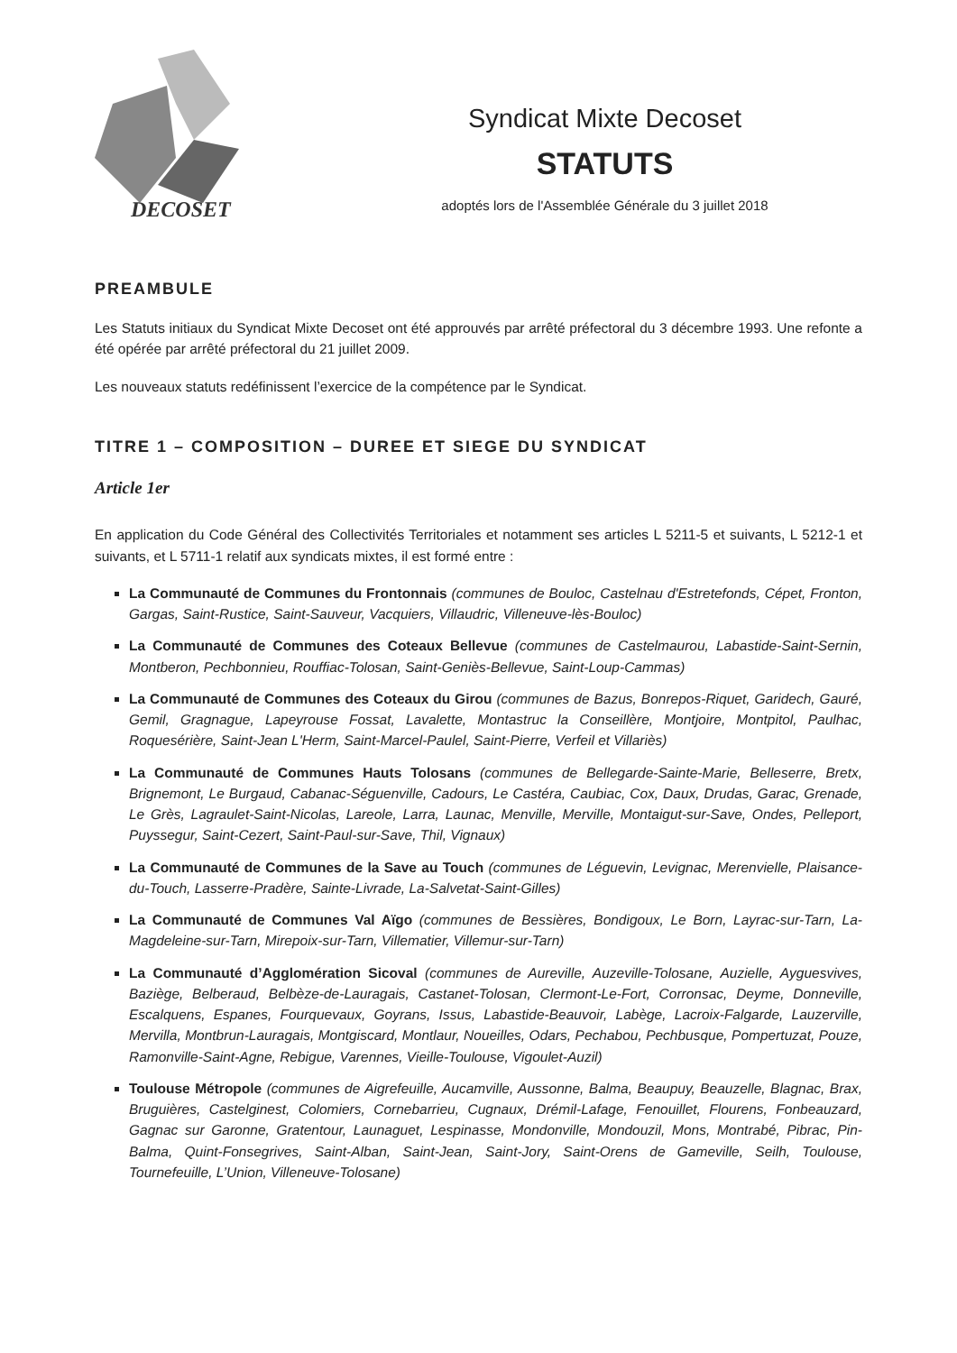DECOSET
Syndicat Mixte Decoset
STATUTS
adoptés lors de l'Assemblée Générale du 3 juillet 2018
PREAMBULE
Les Statuts initiaux du Syndicat Mixte Decoset ont été approuvés par arrêté préfectoral du 3 décembre 1993. Une refonte a été opérée par arrêté préfectoral du 21 juillet 2009.
Les nouveaux statuts redéfinissent l’exercice de la compétence par le Syndicat.
TITRE 1 – COMPOSITION – DUREE ET SIEGE DU SYNDICAT
Article 1er
En application du Code Général des Collectivités Territoriales et notamment ses articles L 5211-5 et suivants, L 5212-1 et suivants, et L 5711-1 relatif aux syndicats mixtes, il est formé entre :
La Communauté de Communes du Frontonnais (communes de Bouloc, Castelnau d'Estretefonds, Cépet, Fronton, Gargas, Saint-Rustice, Saint-Sauveur, Vacquiers, Villaudric, Villeneuve-lès-Bouloc)
La Communauté de Communes des Coteaux Bellevue (communes de Castelmaurou, Labastide-Saint-Sernin, Montberon, Pechbonnieu, Rouffiac-Tolosan, Saint-Geniès-Bellevue, Saint-Loup-Cammas)
La Communauté de Communes des Coteaux du Girou (communes de Bazus, Bonrepos-Riquet, Garidech, Gauré, Gemil, Gragnague, Lapeyrouse Fossat, Lavalette, Montastruc la Conseillère, Montjoire, Montpitol, Paulhac, Roquesérière, Saint-Jean L'Herm, Saint-Marcel-Paulel, Saint-Pierre, Verfeil et Villariès)
La Communauté de Communes Hauts Tolosans (communes de Bellegarde-Sainte-Marie, Belleserre, Bretx, Brignemont, Le Burgaud, Cabanac-Séguenville, Cadours, Le Castéra, Caubiac, Cox, Daux, Drudas, Garac, Grenade, Le Grès, Lagraulet-Saint-Nicolas, Lareole, Larra, Launac, Menville, Merville, Montaigut-sur-Save, Ondes, Pelleport, Puyssegur, Saint-Cezert, Saint-Paul-sur-Save, Thil, Vignaux)
La Communauté de Communes de la Save au Touch (communes de Léguevin, Levignac, Merenvielle, Plaisance-du-Touch, Lasserre-Pradère, Sainte-Livrade, La-Salvetat-Saint-Gilles)
La Communauté de Communes Val Aïgo (communes de Bessières, Bondigoux, Le Born, Layrac-sur-Tarn, La-Magdeleine-sur-Tarn, Mirepoix-sur-Tarn, Villematier, Villemur-sur-Tarn)
La Communauté d’Agglomération Sicoval (communes de Aureville, Auzeville-Tolosane, Auzielle, Ayguesvives, Baziège, Belberaud, Belbèze-de-Lauragais, Castanet-Tolosan, Clermont-Le-Fort, Corronsac, Deyme, Donneville, Escalquens, Espanes, Fourquevaux, Goyrans, Issus, Labastide-Beauvoir, Labège, Lacroix-Falgarde, Lauzerville, Mervilla, Montbrun-Lauragais, Montgiscard, Montlaur, Noueilles, Odars, Pechabou, Pechbusque, Pompertuzat, Pouze, Ramonville-Saint-Agne, Rebigue, Varennes, Vieille-Toulouse, Vigoulet-Auzil)
Toulouse Métropole (communes de Aigrefeuille, Aucamville, Aussonne, Balma, Beaupuy, Beauzelle, Blagnac, Brax, Bruguières, Castelginest, Colomiers, Cornebarrieu, Cugnaux, Drémil-Lafage, Fenouillet, Flourens, Fonbeauzard, Gagnac sur Garonne, Gratentour, Launaguet, Lespinasse, Mondonville, Mondouzil, Mons, Montrabé, Pibrac, Pin-Balma, Quint-Fonsegrives, Saint-Alban, Saint-Jean, Saint-Jory, Saint-Orens de Gameville, Seilh, Toulouse, Tournefeuille, L’Union, Villeneuve-Tolosane)